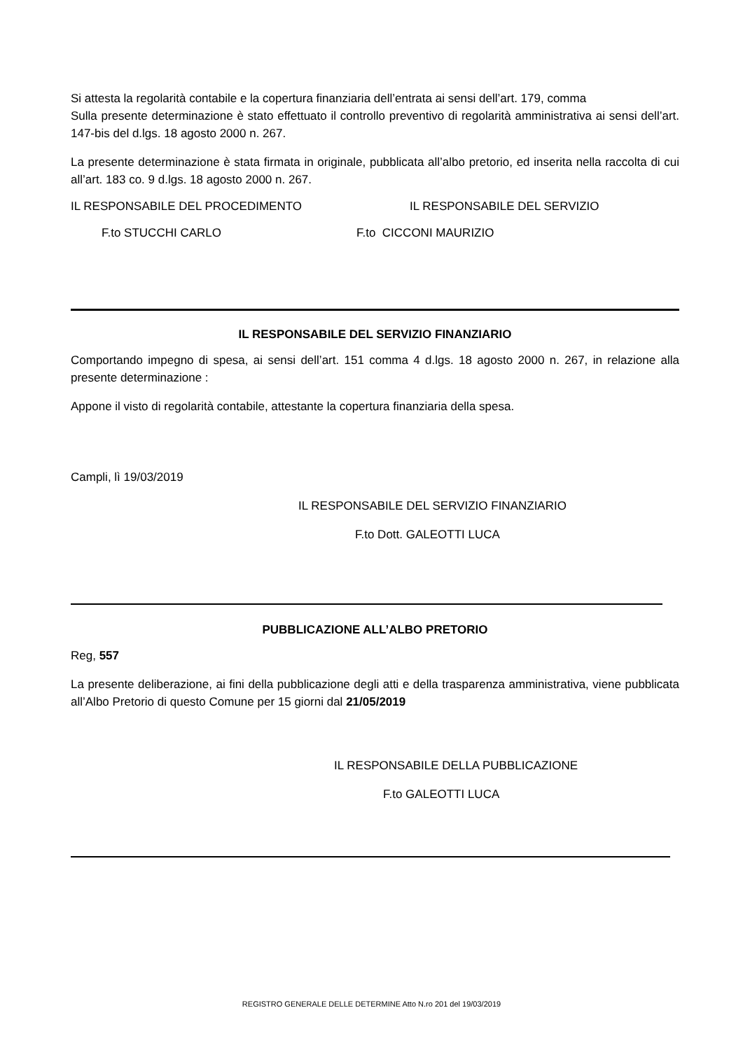Si attesta la regolarità contabile e la copertura finanziaria dell’entrata ai sensi dell’art. 179, comma
Sulla presente determinazione è stato effettuato il controllo preventivo di regolarità amministrativa ai sensi dell’art. 147-bis del d.lgs. 18 agosto 2000 n. 267.
La presente determinazione è stata firmata in originale, pubblicata all’albo pretorio, ed inserita nella raccolta di cui all’art. 183 co. 9 d.lgs. 18 agosto 2000 n. 267.
IL RESPONSABILE DEL PROCEDIMENTO IL RESPONSABILE DEL SERVIZIO
F.to STUCCHI CARLO F.to CICCONI MAURIZIO
IL RESPONSABILE DEL SERVIZIO FINANZIARIO
Comportando impegno di spesa, ai sensi dell’art. 151 comma 4 d.lgs. 18 agosto 2000 n. 267, in relazione alla presente determinazione :
Appone il visto di regolarità contabile, attestante la copertura finanziaria della spesa.
Campli, lì 19/03/2019
IL RESPONSABILE DEL SERVIZIO FINANZIARIO
F.to Dott. GALEOTTI LUCA
PUBBLICAZIONE ALL’ALBO PRETORIO
Reg, 557
La presente deliberazione, ai fini della pubblicazione degli atti e della trasparenza amministrativa, viene pubblicata all’Albo Pretorio di questo Comune per 15 giorni dal 21/05/2019
IL RESPONSABILE DELLA PUBBLICAZIONE
F.to GALEOTTI LUCA
REGISTRO GENERALE DELLE DETERMINE Atto N.ro 201 del 19/03/2019